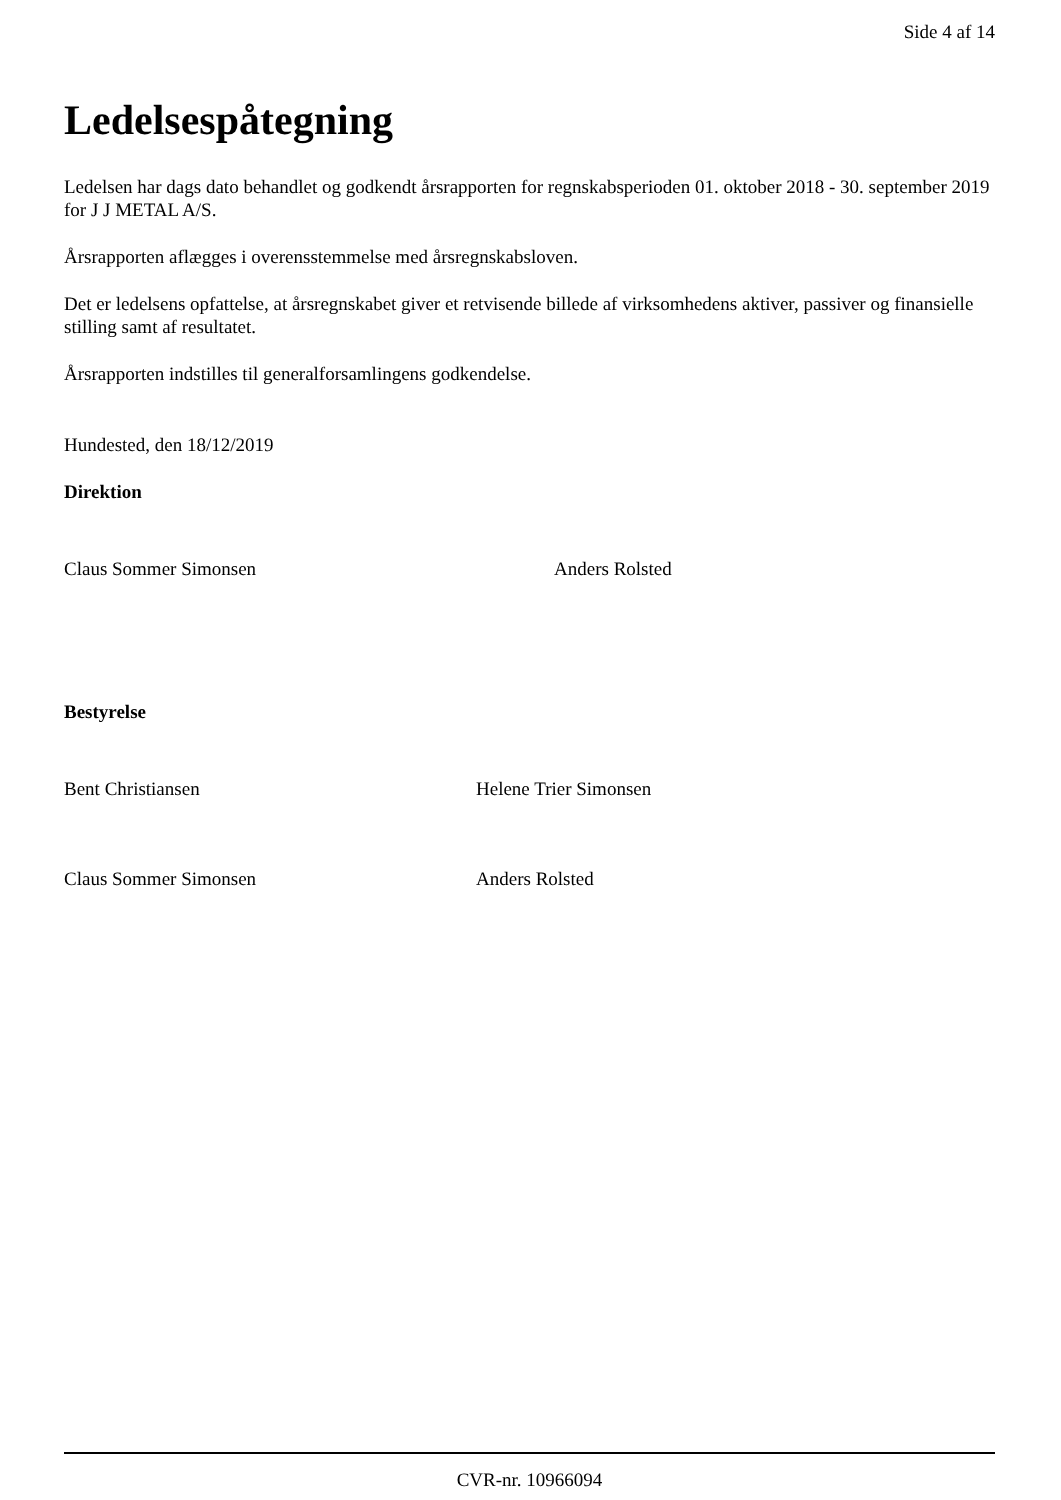Side 4 af 14
Ledelsespåtegning
Ledelsen har dags dato behandlet og godkendt årsrapporten for regnskabsperioden 01. oktober 2018 - 30. september 2019 for J J METAL A/S.
Årsrapporten aflægges i overensstemmelse med årsregnskabsloven.
Det er ledelsens opfattelse, at årsregnskabet giver et retvisende billede af virksomhedens aktiver, passiver og finansielle stilling samt af resultatet.
Årsrapporten indstilles til generalforsamlingens godkendelse.
Hundested, den 18/12/2019
Direktion
Claus Sommer Simonsen Anders Rolsted
Bestyrelse
Bent Christiansen Helene Trier Simonsen
Claus Sommer Simonsen Anders Rolsted
CVR-nr. 10966094